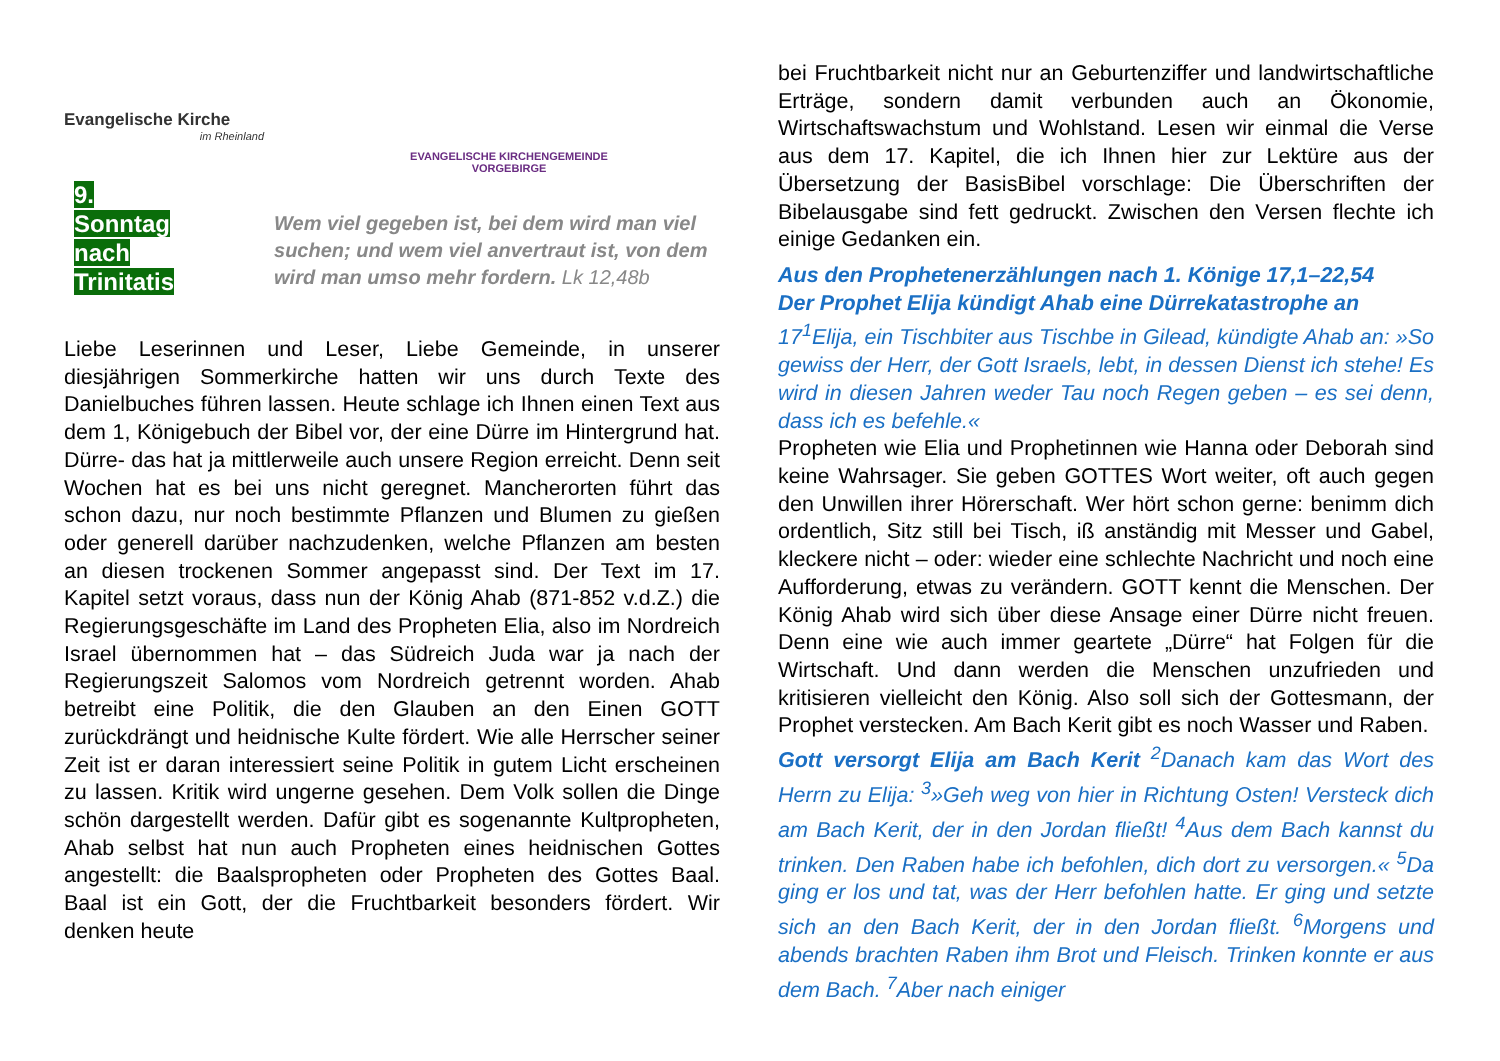Evangelische Kirche
im Rheinland
EVANGELISCHE KIRCHENGEMEINDE VORGEBIRGE
9. Sonntag nach Trinitatis
Wem viel gegeben ist, bei dem wird man viel suchen; und wem viel anvertraut ist, von dem wird man umso mehr fordern. Lk 12,48b
Liebe Leserinnen und Leser, Liebe Gemeinde, in unserer diesjährigen Sommerkirche hatten wir uns durch Texte des Danielbuches führen lassen. Heute schlage ich Ihnen einen Text aus dem 1, Königebuch der Bibel vor, der eine Dürre im Hintergrund hat. Dürre- das hat ja mittlerweile auch unsere Region erreicht. Denn seit Wochen hat es bei uns nicht geregnet. Mancherorten führt das schon dazu, nur noch bestimmte Pflanzen und Blumen zu gießen oder generell darüber nachzudenken, welche Pflanzen am besten an diesen trockenen Sommer angepasst sind. Der Text im 17. Kapitel setzt voraus, dass nun der König Ahab (871-852 v.d.Z.) die Regierungsgeschäfte im Land des Propheten Elia, also im Nordreich Israel übernommen hat – das Südreich Juda war ja nach der Regierungszeit Salomos vom Nordreich getrennt worden. Ahab betreibt eine Politik, die den Glauben an den Einen GOTT zurückdrängt und heidnische Kulte fördert. Wie alle Herrscher seiner Zeit ist er daran interessiert seine Politik in gutem Licht erscheinen zu lassen. Kritik wird ungerne gesehen. Dem Volk sollen die Dinge schön dargestellt werden. Dafür gibt es sogenannte Kultpropheten, Ahab selbst hat nun auch Propheten eines heidnischen Gottes angestellt: die Baalspropheten oder Propheten des Gottes Baal. Baal ist ein Gott, der die Fruchtbarkeit besonders fördert. Wir denken heute
bei Fruchtbarkeit nicht nur an Geburtenziffer und landwirtschaftliche Erträge, sondern damit verbunden auch an Ökonomie, Wirtschaftswachstum und Wohlstand. Lesen wir einmal die Verse aus dem 17. Kapitel, die ich Ihnen hier zur Lektüre aus der Übersetzung der BasisBibel vorschlage: Die Überschriften der Bibelausgabe sind fett gedruckt. Zwischen den Versen flechte ich einige Gedanken ein.
Aus den Prophetenerzählungen nach 1. Könige 17,1–22,54
Der Prophet Elija kündigt Ahab eine Dürrekatastrophe an
17<sup>1</sup>Elija, ein Tischbiter aus Tischbe in Gilead, kündigte Ahab an: »So gewiss der Herr, der Gott Israels, lebt, in dessen Dienst ich stehe! Es wird in diesen Jahren weder Tau noch Regen geben – es sei denn, dass ich es befehle.«
Propheten wie Elia und Prophetinnen wie Hanna oder Deborah sind keine Wahrsager. Sie geben GOTTES Wort weiter, oft auch gegen den Unwillen ihrer Hörerschaft. Wer hört schon gerne: benimm dich ordentlich, Sitz still bei Tisch, iß anständig mit Messer und Gabel, kleckere nicht – oder: wieder eine schlechte Nachricht und noch eine Aufforderung, etwas zu verändern. GOTT kennt die Menschen. Der König Ahab wird sich über diese Ansage einer Dürre nicht freuen. Denn eine wie auch immer geartete „Dürre“ hat Folgen für die Wirtschaft. Und dann werden die Menschen unzufrieden und kritisieren vielleicht den König. Also soll sich der Gottesmann, der Prophet verstecken. Am Bach Kerit gibt es noch Wasser und Raben.
Gott versorgt Elija am Bach Kerit <sup>2</sup>Danach kam das Wort des Herrn zu Elija: <sup>3</sup>»Geh weg von hier in Richtung Osten! Versteck dich am Bach Kerit, der in den Jordan fließt! <sup>4</sup>Aus dem Bach kannst du trinken. Den Raben habe ich befohlen, dich dort zu versorgen.« <sup>5</sup>Da ging er los und tat, was der Herr befohlen hatte. Er ging und setzte sich an den Bach Kerit, der in den Jordan fließt. <sup>6</sup>Morgens und abends brachten Raben ihm Brot und Fleisch. Trinken konnte er aus dem Bach. <sup>7</sup>Aber nach einiger